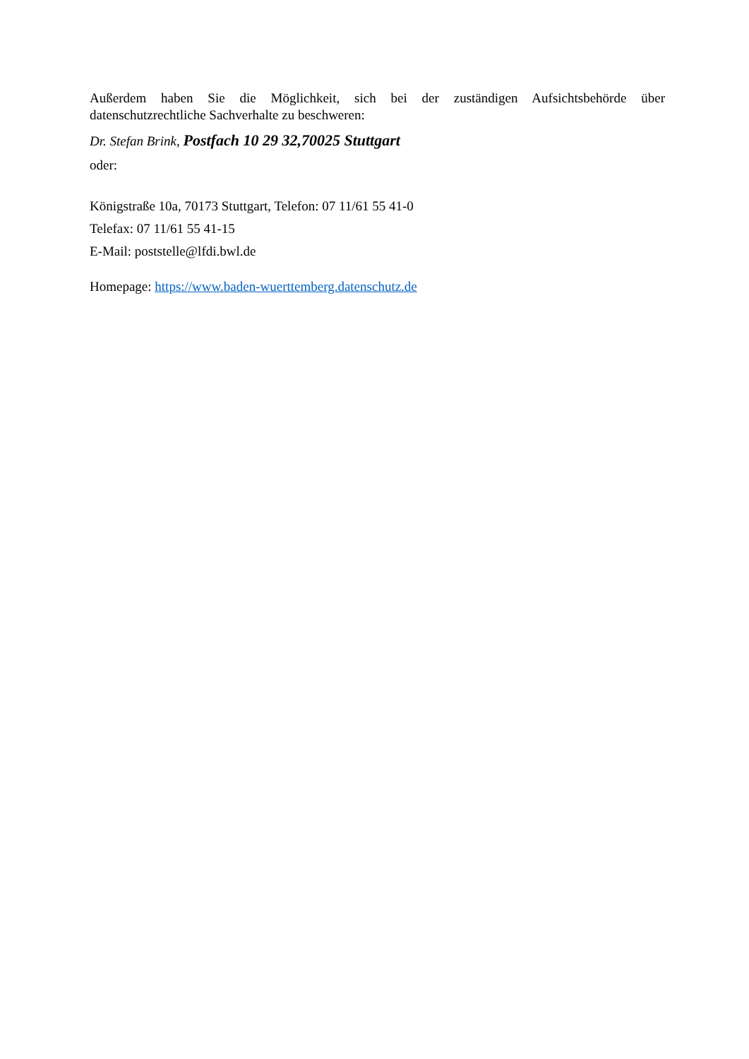Außerdem haben Sie die Möglichkeit, sich bei der zuständigen Aufsichtsbehörde über
datenschutzrechtliche Sachverhalte zu beschweren:
Dr. Stefan Brink, Postfach 10 29 32,70025 Stuttgart
oder:
Königstraße 10a, 70173 Stuttgart, Telefon: 07 11/61 55 41-0
Telefax: 07 11/61 55 41-15
E-Mail: poststelle@lfdi.bwl.de
Homepage: https://www.baden-wuerttemberg.datenschutz.de